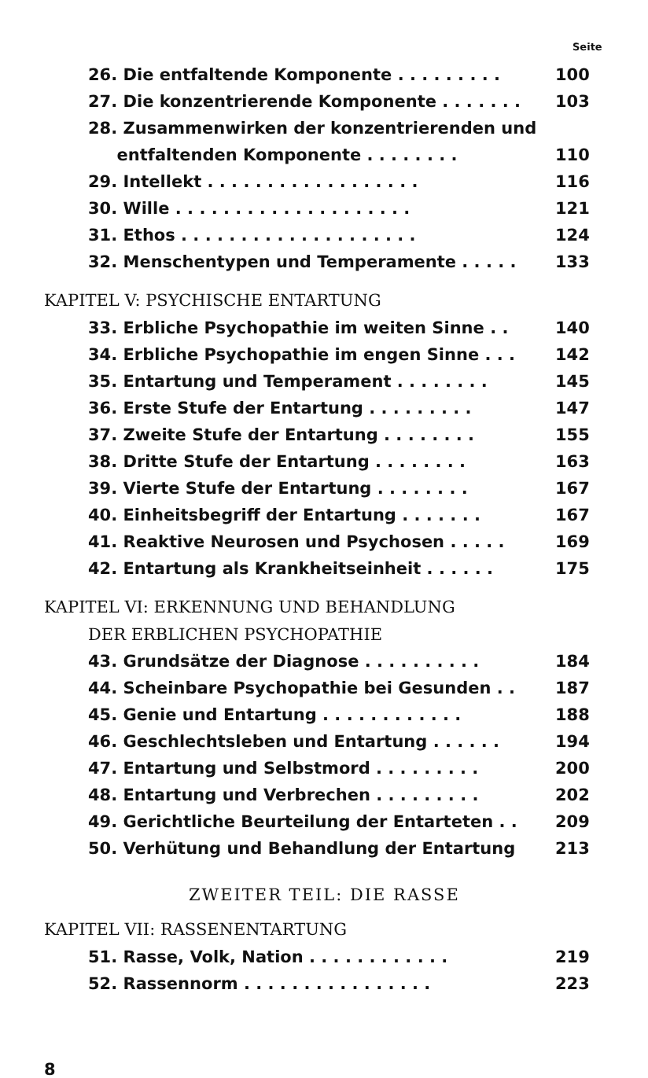Seite
26. Die entfaltende Komponente . . . . . . . . . 100
27. Die konzentrierende Komponente . . . . . . . 103
28. Zusammenwirken der konzentrierenden und
entfaltenden Komponente . . . . . . . . 110
29. Intellekt . . . . . . . . . . . . . . . . . . 116
30. Wille . . . . . . . . . . . . . . . . . . . . 121
31. Ethos . . . . . . . . . . . . . . . . . . . . 124
32. Menschentypen und Temperamente . . . . . 133
KAPITEL V: PSYCHISCHE ENTARTUNG
33. Erbliche Psychopathie im weiten Sinne . . 140
34. Erbliche Psychopathie im engen Sinne . . . 142
35. Entartung und Temperament . . . . . . . . 145
36. Erste Stufe der Entartung . . . . . . . . . 147
37. Zweite Stufe der Entartung . . . . . . . . 155
38. Dritte Stufe der Entartung . . . . . . . . 163
39. Vierte Stufe der Entartung . . . . . . . . 167
40. Einheitsbegriff der Entartung . . . . . . . 167
41. Reaktive Neurosen und Psychosen . . . . . 169
42. Entartung als Krankheitseinheit . . . . . . 175
KAPITEL VI: ERKENNUNG UND BEHANDLUNG
DER ERBLICHEN PSYCHOPATHIE
43. Grundsätze der Diagnose . . . . . . . . . . 184
44. Scheinbare Psychopathie bei Gesunden . . 187
45. Genie und Entartung . . . . . . . . . . . . 188
46. Geschlechtsleben und Entartung . . . . . . 194
47. Entartung und Selbstmord . . . . . . . . . 200
48. Entartung und Verbrechen . . . . . . . . . 202
49. Gerichtliche Beurteilung der Entarteten . . 209
50. Verhütung und Behandlung der Entartung 213
ZWEITER TEIL: DIE RASSE
KAPITEL VII: RASSENENTARTUNG
51. Rasse, Volk, Nation . . . . . . . . . . . . 219
52. Rassennorm . . . . . . . . . . . . . . . . 223
8